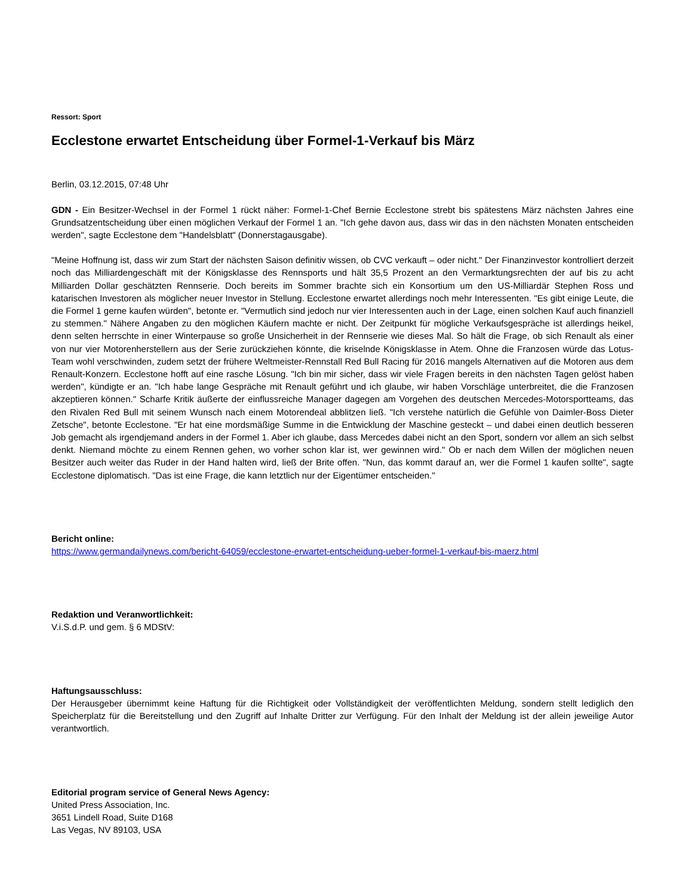Ressort: Sport
Ecclestone erwartet Entscheidung über Formel-1-Verkauf bis März
Berlin, 03.12.2015, 07:48 Uhr
GDN - Ein Besitzer-Wechsel in der Formel 1 rückt näher: Formel-1-Chef Bernie Ecclestone strebt bis spätestens März nächsten Jahres eine Grundsatzentscheidung über einen möglichen Verkauf der Formel 1 an. "Ich gehe davon aus, dass wir das in den nächsten Monaten entscheiden werden", sagte Ecclestone dem "Handelsblatt" (Donnerstagausgabe).
"Meine Hoffnung ist, dass wir zum Start der nächsten Saison definitiv wissen, ob CVC verkauft – oder nicht." Der Finanzinvestor kontrolliert derzeit noch das Milliardengeschäft mit der Königsklasse des Rennsports und hält 35,5 Prozent an den Vermarktungsrechten der auf bis zu acht Milliarden Dollar geschätzten Rennserie. Doch bereits im Sommer brachte sich ein Konsortium um den US-Milliardär Stephen Ross und katarischen Investoren als möglicher neuer Investor in Stellung. Ecclestone erwartet allerdings noch mehr Interessenten. "Es gibt einige Leute, die die Formel 1 gerne kaufen würden", betonte er. "Vermutlich sind jedoch nur vier Interessenten auch in der Lage, einen solchen Kauf auch finanziell zu stemmen." Nähere Angaben zu den möglichen Käufern machte er nicht. Der Zeitpunkt für mögliche Verkaufsgespräche ist allerdings heikel, denn selten herrschte in einer Winterpause so große Unsicherheit in der Rennserie wie dieses Mal. So hält die Frage, ob sich Renault als einer von nur vier Motorenherstellern aus der Serie zurückziehen könnte, die kriselnde Königsklasse in Atem. Ohne die Franzosen würde das Lotus-Team wohl verschwinden, zudem setzt der frühere Weltmeister-Rennstall Red Bull Racing für 2016 mangels Alternativen auf die Motoren aus dem Renault-Konzern. Ecclestone hofft auf eine rasche Lösung. "Ich bin mir sicher, dass wir viele Fragen bereits in den nächsten Tagen gelöst haben werden", kündigte er an. "Ich habe lange Gespräche mit Renault geführt und ich glaube, wir haben Vorschläge unterbreitet, die die Franzosen akzeptieren können." Scharfe Kritik äußerte der einflussreiche Manager dagegen am Vorgehen des deutschen Mercedes-Motorsportteams, das den Rivalen Red Bull mit seinem Wunsch nach einem Motorendeal abblitzen ließ. "Ich verstehe natürlich die Gefühle von Daimler-Boss Dieter Zetsche", betonte Ecclestone. "Er hat eine mordsmäßige Summe in die Entwicklung der Maschine gesteckt – und dabei einen deutlich besseren Job gemacht als irgendjemand anders in der Formel 1. Aber ich glaube, dass Mercedes dabei nicht an den Sport, sondern vor allem an sich selbst denkt. Niemand möchte zu einem Rennen gehen, wo vorher schon klar ist, wer gewinnen wird." Ob er nach dem Willen der möglichen neuen Besitzer auch weiter das Ruder in der Hand halten wird, ließ der Brite offen. "Nun, das kommt darauf an, wer die Formel 1 kaufen sollte", sagte Ecclestone diplomatisch. "Das ist eine Frage, die kann letztlich nur der Eigentümer entscheiden."
Bericht online:
https://www.germandailynews.com/bericht-64059/ecclestone-erwartet-entscheidung-ueber-formel-1-verkauf-bis-maerz.html
Redaktion und Veranwortlichkeit:
V.i.S.d.P. und gem. § 6 MDStV:
Haftungsausschluss:
Der Herausgeber übernimmt keine Haftung für die Richtigkeit oder Vollständigkeit der veröffentlichten Meldung, sondern stellt lediglich den Speicherplatz für die Bereitstellung und den Zugriff auf Inhalte Dritter zur Verfügung. Für den Inhalt der Meldung ist der allein jeweilige Autor verantwortlich.
Editorial program service of General News Agency:
United Press Association, Inc.
3651 Lindell Road, Suite D168
Las Vegas, NV 89103, USA